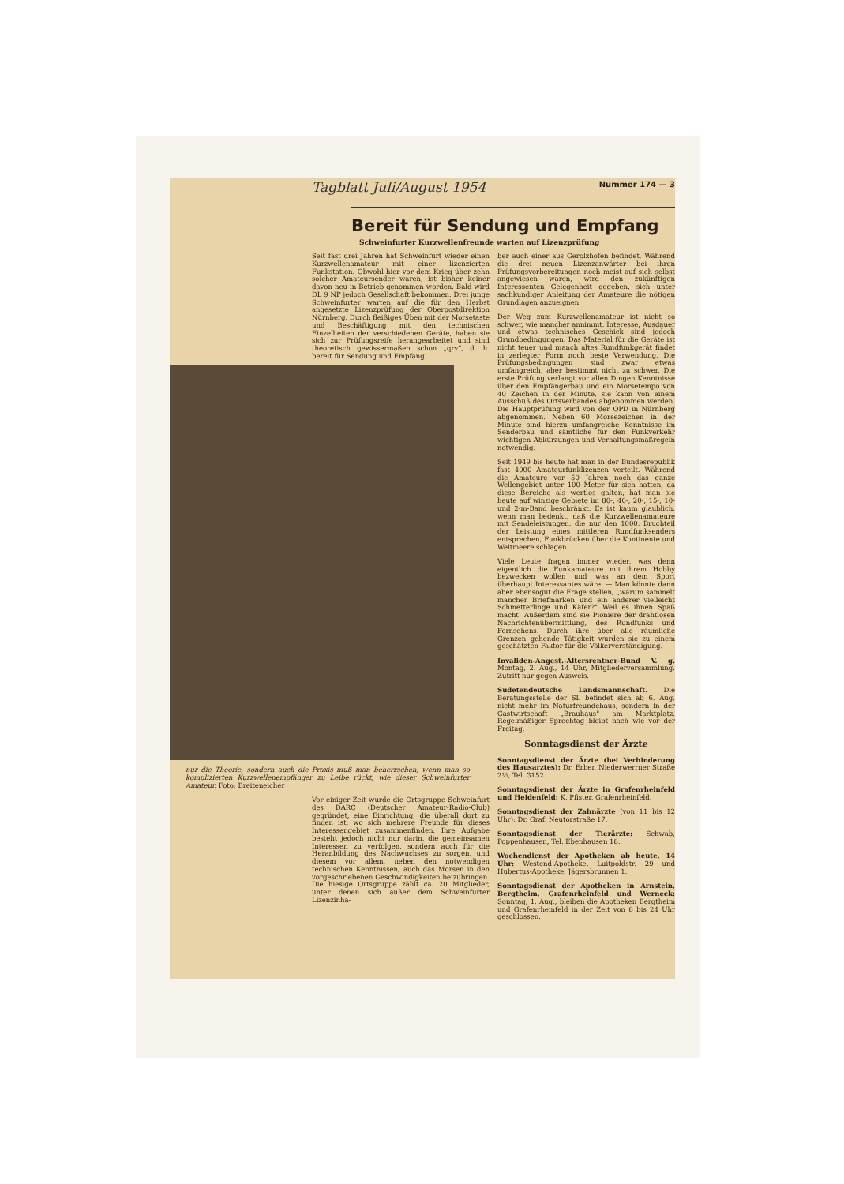Tagblatt Juli/August 1954 Nummer 174 — 3
Bereit für Sendung und Empfang
Schweinfurter Kurzwellenfreunde warten auf Lizenzprüfung
Seit fast drei Jahren hat Schweinfurt wieder einen Kurzwellenamateur mit einer lizenzierten Funkstation. Obwohl hier vor dem Krieg über zehn solcher Amateursender waren, ist bisher keiner davon neu in Betrieb genommen worden. Bald wird DL 9 NP jedoch Gesellschaft bekommen. Drei junge Schweinfurter warten auf die für den Herbst angesetzte Lizenzprüfung der Oberpostdirektion Nürnberg. Durch fleißiges Üben mit der Morsetaste und Beschäftigung mit den technischen Einzelheiten der verschiedenen Geräte, haben sie sich zur Prüfungsreife herangearbeitet und sind theoretisch gewissermaßen schon „qrv", d. h. bereit für Sendung und Empfang.
nur die Theorie, sondern auch die Praxis muß man beherrschen, wenn man so komplizierten Kurzwellenempfänger zu Leibe rückt, wie dieser Schweinfurter Amateur. Foto: Breiteneicher
Vor einiger Zeit wurde die Ortsgruppe Schweinfurt des DARC (Deutscher Amateur-Radio-Club) gegründet, eine Einrichtung, die überall dort zu finden ist, wo sich mehrere Freunde für dieses Interessengebiet zusammenfinden. Ihre Aufgabe besteht jedoch nicht nur darin, die gemeinsamen Interessen zu verfolgen, sondern auch für die Heranbildung des Nachwuchses zu sorgen, und diesem vor allem, neben den notwendigen technischen Kenntnissen, auch das Morsen in den vorgeschriebenen Geschwindigkeiten beizubringen. Die hiesige Ortsgruppe zählt ca. 20 Mitglieder, unter denen sich außer dem Schweinfurter Lizenzinha-
ber auch einer aus Gerolzhofen befindet. Während die drei neuen Lizenzanwärter bei ihren Prüfungsvorbereitungen noch meist auf sich selbst angewiesen waren, wird den zukünftigen Interessenten Gelegenheit gegeben, sich unter sachkundiger Anleitung der Amateure die nötigen Grundlagen anzueignen.
Der Weg zum Kurzwellenamateur ist nicht so schwer, wie mancher annimmt. Interesse, Ausdauer und etwas technisches Geschick sind jedoch Grundbedingungen. Das Material für die Geräte ist nicht teuer und manch altes Rundfunkgerät findet in zerlegter Form noch beste Verwendung. Die Prüfungsbedingungen sind zwar etwas umfangreich, aber bestimmt nicht zu schwer. Die erste Prüfung verlangt vor allen Dingen Kenntnisse über den Empfängerbau und ein Morsetempo von 40 Zeichen in der Minute, sie kann von einem Ausschuß des Ortsverbandes abgenommen werden. Die Hauptprüfung wird von der OPD in Nürnberg abgenommen. Neben 60 Morsezeichen in der Minute sind hierzu umfangreiche Kenntnisse im Senderbau und sämtliche für den Funkverkehr wichtigen Abkürzungen und Verhaltungsmaßregeln notwendig.
Seit 1949 bis heute hat man in der Bundesrepublik fast 4000 Amateurfunklizenzen verteilt. Während die Amateure vor 50 Jahren noch das ganze Wellengebiet unter 100 Meter für sich hatten, da diese Bereiche als wertlos galten, hat man sie heute auf winzige Gebiete im 80-, 40-, 20-, 15-, 10- und 2-m-Band beschränkt. Es ist kaum glaublich, wenn man bedenkt, daß die Kurzwellenamateure mit Sendeleistungen, die nur den 1000. Bruchteil der Leistung eines mittleren Rundfunksenders entsprechen, Funkbrücken über die Kontinente und Weltmeere schlagen.
Viele Leute fragen immer wieder, was denn eigentlich die Funkamateure mit ihrem Hobby bezwecken wollen und was an dem Sport überhaupt Interessantes wäre. — Man könnte dann aber ebensogut die Frage stellen, „warum sammelt mancher Briefmarken und ein anderer vielleicht Schmetterlinge und Käfer?" Weil es ihnen Spaß macht! Außerdem sind sie Pioniere der drahtlosen Nachrichtenübermittlung, des Rundfunks und Fernsehens. Durch ihre über alle räumliche Grenzen gehende Tätigkeit wurden sie zu einem geschätzten Faktor für die Völkerverständigung.
Invaliden-Angest.-Altersrentner-Bund V. g. Montag, 2. Aug., 14 Uhr, Mitgliederversammlung. Zutritt nur gegen Ausweis.
Sudetendeutsche Landsmannschaft. Die Beratungsstelle der SL befindet sich ab 6. Aug. nicht mehr im Naturfreundehaus, sondern in der Gastwirtschaft „Brauhaus" am Marktplatz. Regelmäßiger Sprechtag bleibt nach wie vor der Freitag.
Sonntagsdienst der Ärzte
Sonntagsdienst der Ärzte (bei Verhinderung des Hausarztes): Dr. Erber, Niederwerrner Straße 2½, Tel. 3152.
Sonntagsdienst der Ärzte in Grafenrheinfeld und Heidenfeld: K. Pfister, Grafenrheinfeld.
Sonntagsdienst der Zahnärzte (von 11 bis 12 Uhr): Dr. Graf, Neutorstraße 17.
Sonntagsdienst der Tierärzte: Schwab, Poppenhausen, Tel. Ebenhausen 18.
Wochendienst der Apotheken ab heute, 14 Uhr: Westend-Apotheke, Luitpoldstr. 29 und Hubertus-Apotheke, Jägersbrunnen 1.
Sonntagsdienst der Apotheken in Arnstein, Bergtheim, Grafenrheinfeld und Werneck: Sonntag, 1. Aug., bleiben die Apotheken Bergtheim und Grafenrheinfeld in der Zeit von 8 bis 24 Uhr geschlossen.